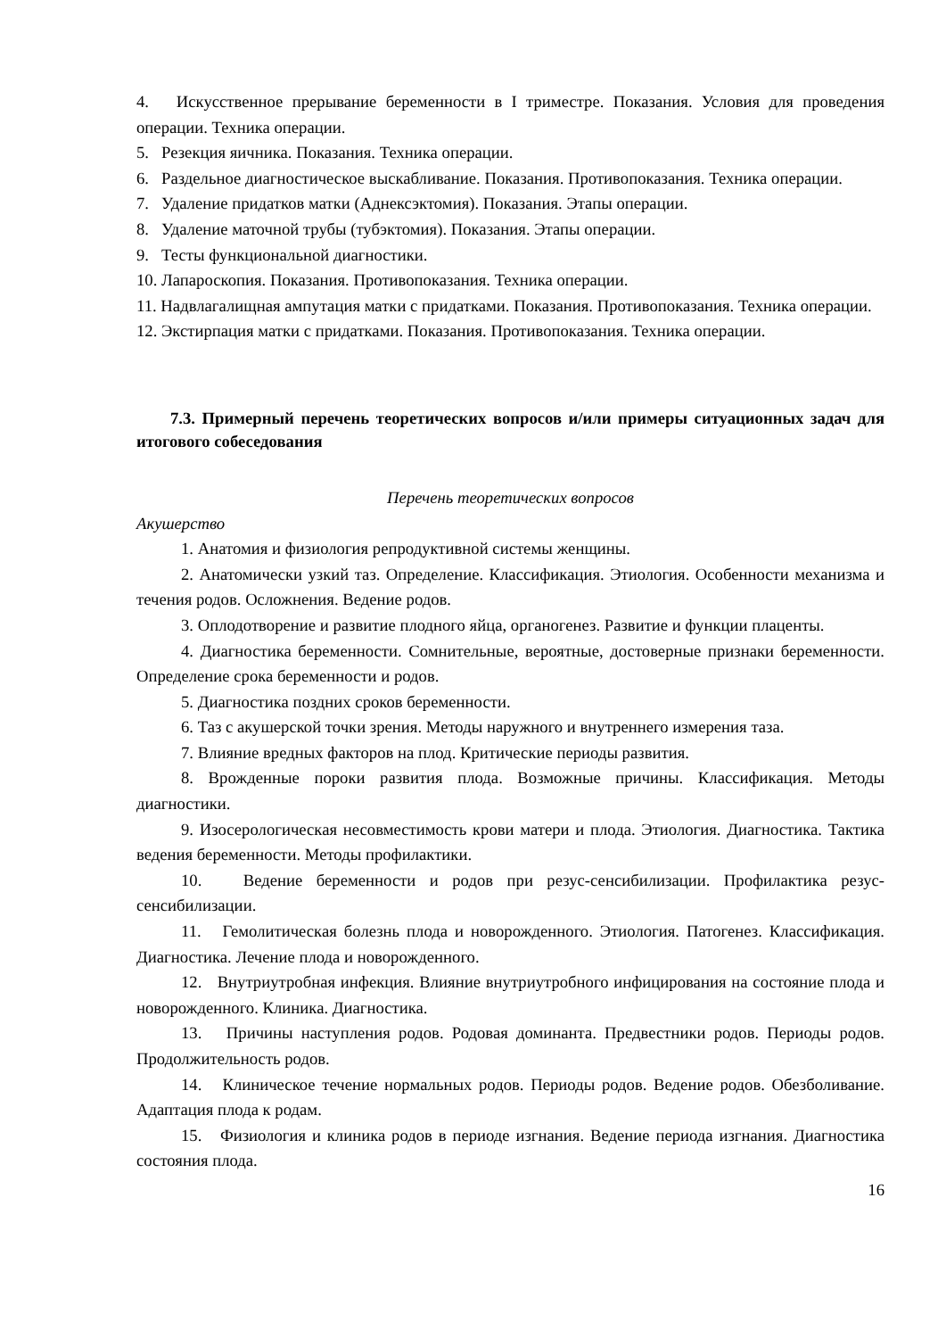4. Искусственное прерывание беременности в I триместре. Показания. Условия для проведения операции. Техника операции.
5. Резекция яичника. Показания. Техника операции.
6. Раздельное диагностическое выскабливание. Показания. Противопоказания. Техника операции.
7. Удаление придатков матки (Аднексэктомия). Показания. Этапы операции.
8. Удаление маточной трубы (тубэктомия). Показания. Этапы операции.
9. Тесты функциональной диагностики.
10. Лапароскопия. Показания. Противопоказания. Техника операции.
11. Надвлагалищная ампутация матки с придатками. Показания. Противопоказания. Техника операции.
12. Экстирпация матки с придатками. Показания. Противопоказания. Техника операции.
7.3. Примерный перечень теоретических вопросов и/или примеры ситуационных задач для итогового собеседования
Перечень теоретических вопросов
Акушерство
1. Анатомия и физиология репродуктивной системы женщины.
2. Анатомически узкий таз. Определение. Классификация. Этиология. Особенности механизма и течения родов. Осложнения. Ведение родов.
3. Оплодотворение и развитие плодного яйца, органогенез. Развитие и функции плаценты.
4. Диагностика беременности. Сомнительные, вероятные, достоверные признаки беременности. Определение срока беременности и родов.
5. Диагностика поздних сроков беременности.
6. Таз с акушерской точки зрения. Методы наружного и внутреннего измерения таза.
7. Влияние вредных факторов на плод. Критические периоды развития.
8. Врожденные пороки развития плода. Возможные причины. Классификация. Методы диагностики.
9. Изосерологическая несовместимость крови матери и плода. Этиология. Диагностика. Тактика ведения беременности. Методы профилактики.
10. Ведение беременности и родов при резус-сенсибилизации. Профилактика резус-сенсибилизации.
11. Гемолитическая болезнь плода и новорожденного. Этиология. Патогенез. Классификация. Диагностика. Лечение плода и новорожденного.
12. Внутриутробная инфекция. Влияние внутриутробного инфицирования на состояние плода и новорожденного. Клиника. Диагностика.
13. Причины наступления родов. Родовая доминанта. Предвестники родов. Периоды родов. Продолжительность родов.
14. Клиническое течение нормальных родов. Периоды родов. Ведение родов. Обезболивание. Адаптация плода к родам.
15. Физиология и клиника родов в периоде изгнания. Ведение периода изгнания. Диагностика состояния плода.
16